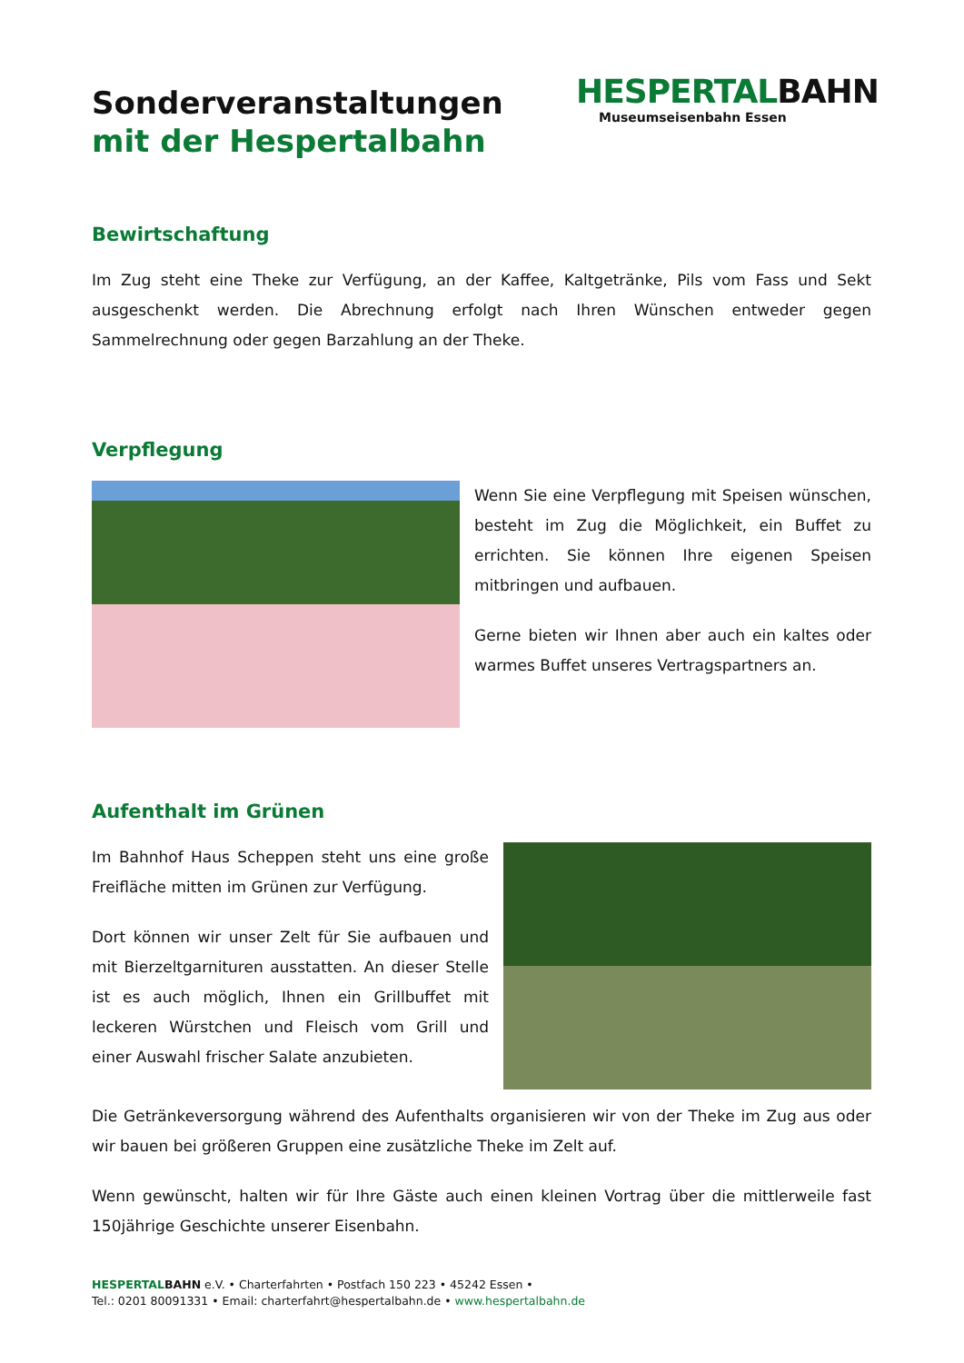Sonderveranstaltungen
mit der Hespertalbahn
HESPERTALBAHN
Museumseisenbahn Essen
Bewirtschaftung
Im Zug steht eine Theke zur Verfügung, an der Kaffee, Kaltgetränke, Pils vom Fass und Sekt ausgeschenkt werden. Die Abrechnung erfolgt nach Ihren Wünschen entweder gegen Sammelrechnung oder gegen Barzahlung an der Theke.
Verpflegung
Wenn Sie eine Verpflegung mit Speisen wünschen, besteht im Zug die Möglichkeit, ein Buffet zu errichten. Sie können Ihre eigenen Speisen mitbringen und aufbauen.
Gerne bieten wir Ihnen aber auch ein kaltes oder warmes Buffet unseres Vertragspartners an.
Aufenthalt im Grünen
Im Bahnhof Haus Scheppen steht uns eine große Freifläche mitten im Grünen zur Verfügung.
Dort können wir unser Zelt für Sie aufbauen und mit Bierzeltgarnituren ausstatten. An dieser Stelle ist es auch möglich, Ihnen ein Grillbuffet mit leckeren Würstchen und Fleisch vom Grill und einer Auswahl frischer Salate anzubieten.
Die Getränkeversorgung während des Aufenthalts organisieren wir von der Theke im Zug aus oder wir bauen bei größeren Gruppen eine zusätzliche Theke im Zelt auf.
Wenn gewünscht, halten wir für Ihre Gäste auch einen kleinen Vortrag über die mittlerweile fast 150jährige Geschichte unserer Eisenbahn.
HESPERTALBAHN e.V. • Charterfahrten • Postfach 150 223 • 45242 Essen •
Tel.: 0201 80091331 • Email: charterfahrt@hespertalbahn.de • www.hespertalbahn.de